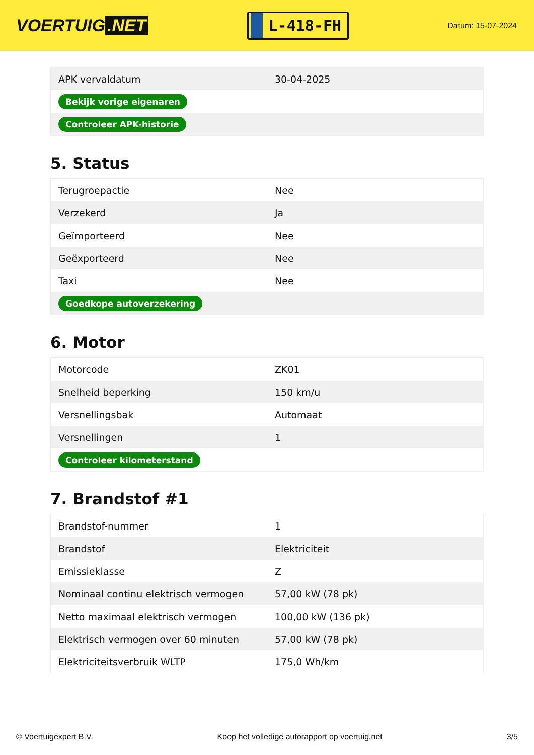VOERTUIG.NET
L-418-FH
Datum: 15-07-2024
| APK vervaldatum | 30-04-2025 |
| Bekijk vorige eigenaren | |
| Controleer APK-historie | |
5. Status
| Terugroepactie | Nee |
| Verzekerd | Ja |
| Geïmporteerd | Nee |
| Geëxporteerd | Nee |
| Taxi | Nee |
| Goedkope autoverzekering | |
6. Motor
| Motorcode | ZK01 |
| Snelheid beperking | 150 km/u |
| Versnellingsbak | Automaat |
| Versnellingen | 1 |
| Controleer kilometerstand | |
7. Brandstof #1
| Brandstof-nummer | 1 |
| Brandstof | Elektriciteit |
| Emissieklasse | Z |
| Nominaal continu elektrisch vermogen | 57,00 kW (78 pk) |
| Netto maximaal elektrisch vermogen | 100,00 kW (136 pk) |
| Elektrisch vermogen over 60 minuten | 57,00 kW (78 pk) |
| Elektriciteitsverbruik WLTP | 175,0 Wh/km |
© Voertuigexpert B.V. Koop het volledige autorapport op voertuig.net 3/5